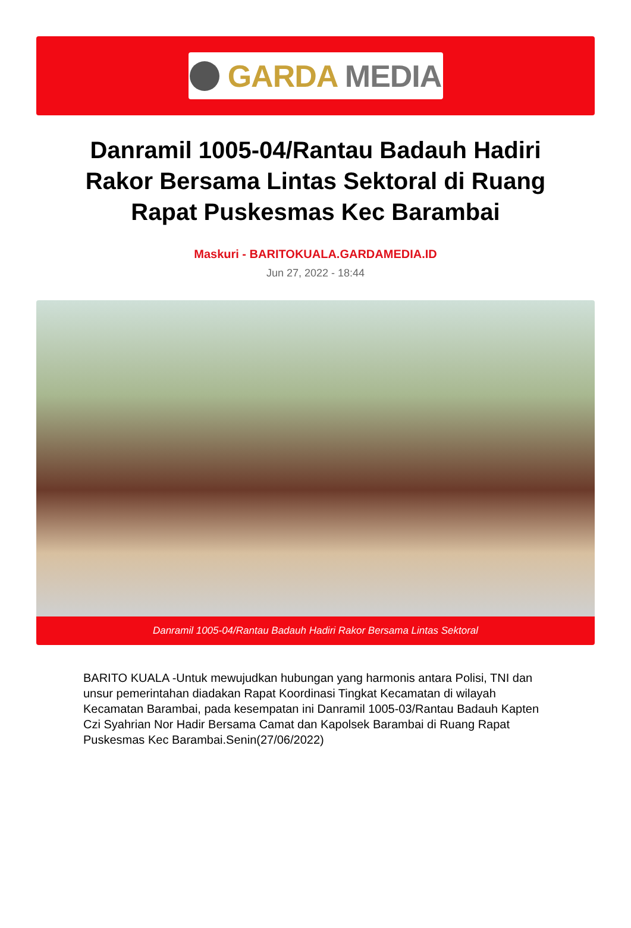GARDA MEDIA
Danramil 1005-04/Rantau Badauh Hadiri Rakor Bersama Lintas Sektoral di Ruang Rapat Puskesmas Kec Barambai
Maskuri - BARITOKUALA.GARDAMEDIA.ID
Jun 27, 2022 - 18:44
Danramil 1005-04/Rantau Badauh Hadiri Rakor Bersama Lintas Sektoral
BARITO KUALA -Untuk mewujudkan hubungan yang harmonis antara Polisi, TNI dan unsur pemerintahan diadakan Rapat Koordinasi Tingkat Kecamatan di wilayah Kecamatan Barambai, pada kesempatan ini Danramil 1005-03/Rantau Badauh Kapten Czi Syahrian Nor Hadir Bersama Camat dan Kapolsek Barambai di Ruang Rapat Puskesmas Kec Barambai.Senin(27/06/2022)